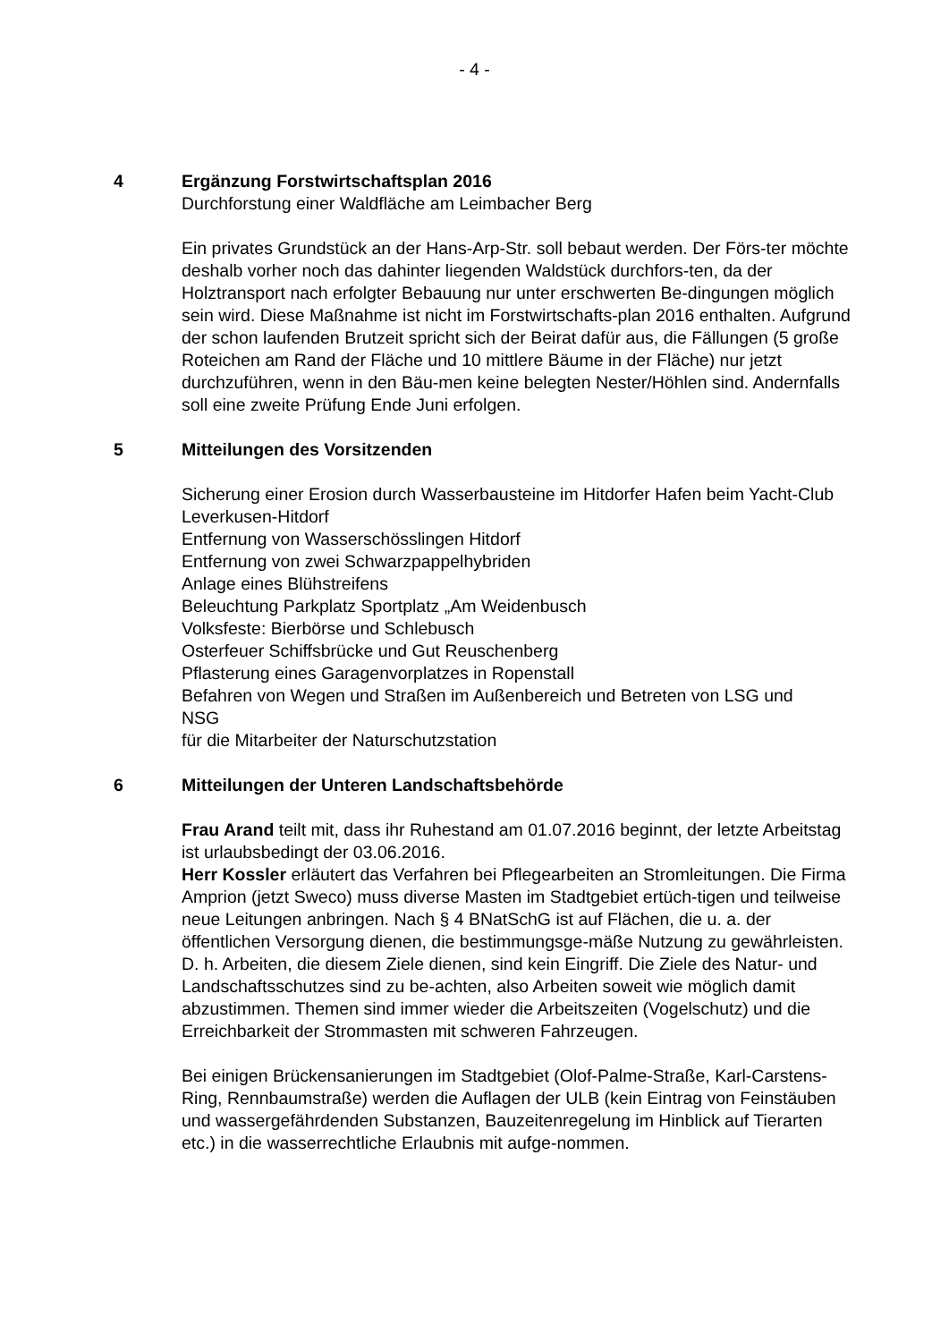- 4 -
4 Ergänzung Forstwirtschaftsplan 2016
Durchforstung einer Waldfläche am Leimbacher Berg
Ein privates Grundstück an der Hans-Arp-Str. soll bebaut werden. Der Förs-ter möchte deshalb vorher noch das dahinter liegenden Waldstück durchfors-ten, da der Holztransport nach erfolgter Bebauung nur unter erschwerten Be-dingungen möglich sein wird. Diese Maßnahme ist nicht im Forstwirtschafts-plan 2016 enthalten. Aufgrund der schon laufenden Brutzeit spricht sich der Beirat dafür aus, die Fällungen (5 große Roteichen am Rand der Fläche und 10 mittlere Bäume in der Fläche) nur jetzt durchzuführen, wenn in den Bäu-men keine belegten Nester/Höhlen sind. Andernfalls soll eine zweite Prüfung Ende Juni erfolgen.
5 Mitteilungen des Vorsitzenden
Sicherung einer Erosion durch Wasserbausteine im Hitdorfer Hafen beim Yacht-Club Leverkusen-Hitdorf
Entfernung von Wasserschösslingen Hitdorf
Entfernung von zwei Schwarzpappelhybriden
Anlage eines Blühstreifens
Beleuchtung Parkplatz Sportplatz „Am Weidenbusch
Volksfeste: Bierbörse und Schlebusch
Osterfeuer Schiffsbrücke und Gut Reuschenberg
Pflasterung eines Garagenvorplatzes in Ropenstall
Befahren von Wegen und Straßen im Außenbereich und Betreten von LSG und
NSG
für die Mitarbeiter der Naturschutzstation
6 Mitteilungen der Unteren Landschaftsbehörde
Frau Arand teilt mit, dass ihr Ruhestand am 01.07.2016 beginnt, der letzte Arbeitstag ist urlaubsbedingt der 03.06.2016.
Herr Kossler erläutert das Verfahren bei Pflegearbeiten an Stromleitungen. Die Firma Amprion (jetzt Sweco) muss diverse Masten im Stadtgebiet ertüch-tigen und teilweise neue Leitungen anbringen. Nach § 4 BNatSchG ist auf Flächen, die u. a. der öffentlichen Versorgung dienen, die bestimmungsge-mäße Nutzung zu gewährleisten. D. h. Arbeiten, die diesem Ziele dienen, sind kein Eingriff. Die Ziele des Natur- und Landschaftsschutzes sind zu be-achten, also Arbeiten soweit wie möglich damit abzustimmen. Themen sind immer wieder die Arbeitszeiten (Vogelschutz) und die Erreichbarkeit der Strommasten mit schweren Fahrzeugen.
Bei einigen Brückensanierungen im Stadtgebiet (Olof-Palme-Straße, Karl-Carstens-Ring, Rennbaumstraße) werden die Auflagen der ULB (kein Eintrag von Feinstäuben und wassergefährdenden Substanzen, Bauzeitenregelung im Hinblick auf Tierarten etc.) in die wasserrechtliche Erlaubnis mit aufge-nommen.